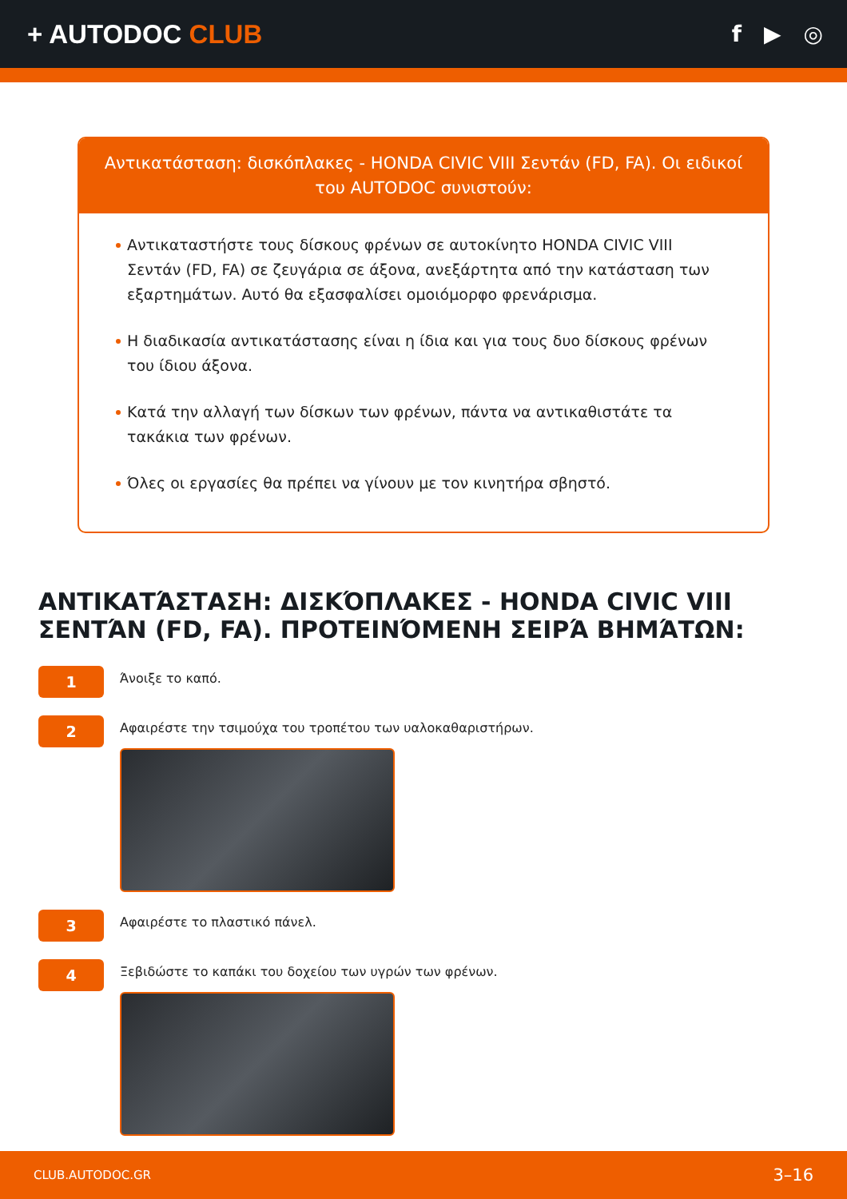+ AUTODOC CLUB
f ▶ ◎
Αντικατάσταση: δισκόπλακες - HONDA CIVIC VIII Σεντάν (FD, FA). Οι ειδικοί του AUTODOC συνιστούν:
Αντικαταστήστε τους δίσκους φρένων σε αυτοκίνητο HONDA CIVIC VIII Σεντάν (FD, FA) σε ζευγάρια σε άξονα, ανεξάρτητα από την κατάσταση των εξαρτημάτων. Αυτό θα εξασφαλίσει ομοιόμορφο φρενάρισμα.
Η διαδικασία αντικατάστασης είναι η ίδια και για τους δυο δίσκους φρένων του ίδιου άξονα.
Κατά την αλλαγή των δίσκων των φρένων, πάντα να αντικαθιστάτε τα τακάκια των φρένων.
Όλες οι εργασίες θα πρέπει να γίνουν με τον κινητήρα σβηστό.
ΑΝΤΙΚΑΤΆΣΤΑΣΗ: ΔΙΣΚΌΠΛΑΚΕΣ - HONDA CIVIC VIII ΣΕΝΤΆΝ (FD, FA). ΠΡΟΤΕΙΝΌΜΕΝΗ ΣΕΙΡΆ ΒΗΜΆΤΩΝ:
1
Άνοιξε το καπό.
2
Αφαιρέστε την τσιμούχα του τροπέτου των υαλοκαθαριστήρων.
3
Αφαιρέστε το πλαστικό πάνελ.
4
Ξεβιδώστε το καπάκι του δοχείου των υγρών των φρένων.
CLUB.AUTODOC.GR 3–16